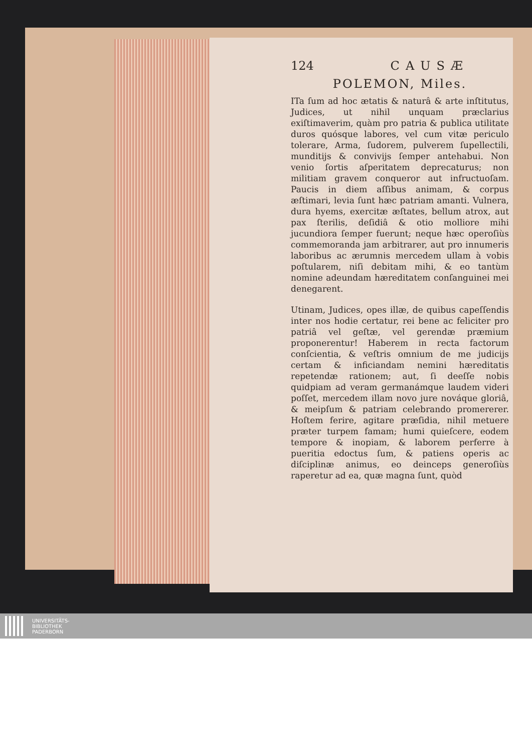124 CAUSÆ
POLEMON, Miles.
ITa ſum ad hoc ætatis & naturâ & arte inſtitutus, Judices, ut nihil unquam præclarius exiſtimaverim, quàm pro patria & publica utilitate duros quósque labores, vel cum vitæ periculo tolerare, Arma, ſudorem, pulverem ſupellectili, munditijs & convivijs ſemper antehabui. Non venio ſortis aſperitatem deprecaturus; non militiam gravem conqueror aut infructuoſam. Paucis in diem aſſibus animam, & corpus æſtimari, levia ſunt hæc patriam amanti. Vulnera, dura hyems, exercitæ æſtates, bellum atrox, aut pax ſterilis, deſidiâ & otio molliore mihi jucundiora ſemper fuerunt; neque hæc operoſiùs commemoranda jam arbitrarer, aut pro innumeris laboribus ac ærumnis mercedem ullam à vobis poſtularem, niſi debitam mihi, & eo tantùm nomine adeundam hæreditatem conſanguinei mei denegarent.
Utinam, Judices, opes illæ, de quibus capeſſendis inter nos hodie certatur, rei bene ac feliciter pro patriâ vel geſtæ, vel gerendæ præmium proponerentur! Haberem in recta factorum conſcientia, & veſtris omnium de me judicijs certam & inficiandam nemini hæreditatis repetendæ rationem; aut, ſi deeſſe nobis quidpiam ad veram germanámque laudem videri poſſet, mercedem illam novo jure nováque gloriâ, & meipſum & patriam celebrando promererer. Hoſtem ferire, agitare præſidia, nihil metuere præter turpem famam; humi quieſcere, eodem tempore & inopiam, & laborem perferre à pueritia edoctus ſum, & patiens operis ac diſciplinæ animus, eo deinceps generoſiùs raperetur ad ea, quæ magna ſunt, quòd
UNIVERSITÄTS-
BIBLIOTHEK
PADERBORN